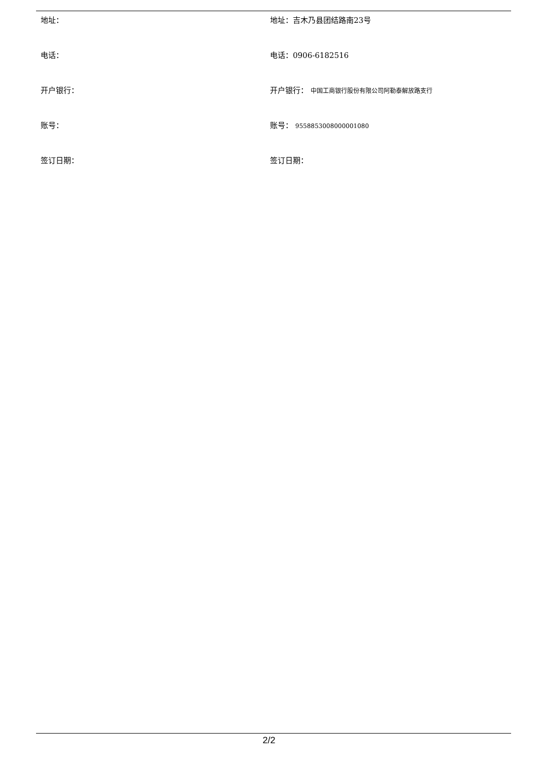地址： 地址：吉木乃县团结路南23号
电话： 电话：0906-6182516
开户银行： 开户银行： 中国工商银行股份有限公司阿勒泰解放路支行
账号： 账号： 9558853008000001080
签订日期： 签订日期：
2/2